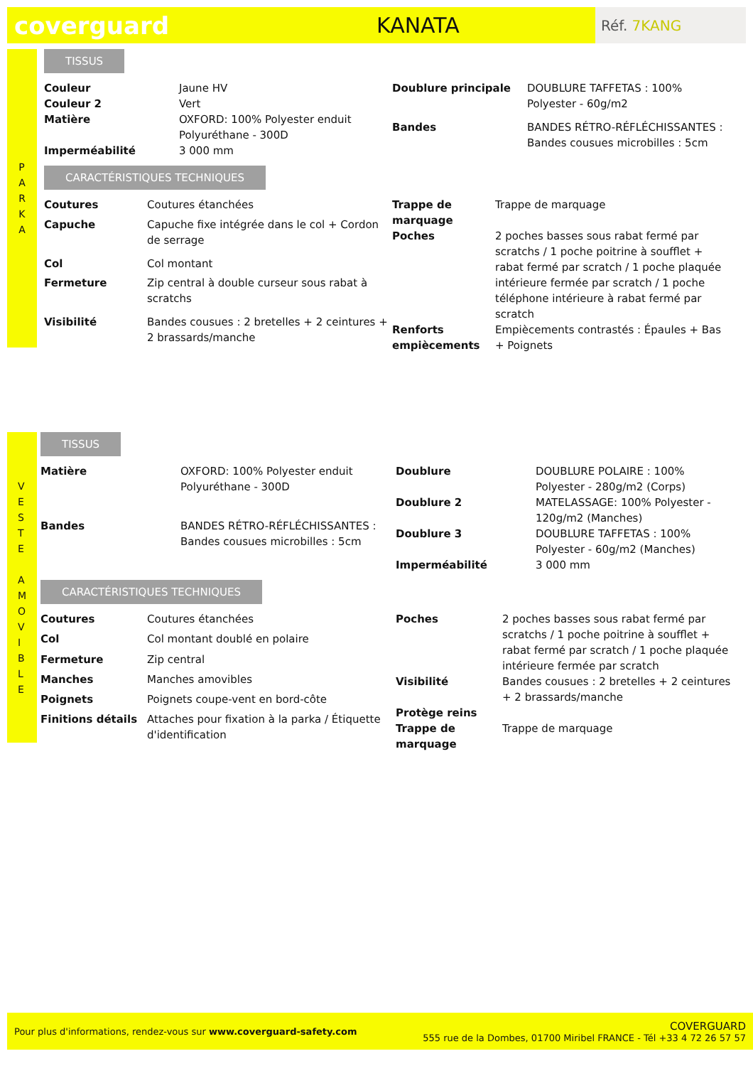coverguard KANATA
Réf. 7KANG
P
A
R
K
A
TISSUS
| Couleur | Jaune HV |
| Couleur 2 | Vert |
| Matière | OXFORD: 100% Polyester enduit Polyuréthane - 300D |
| Imperméabilité | 3 000 mm |
| Doublure principale | DOUBLURE TAFFETAS : 100% Polyester - 60g/m2 |
| Bandes | BANDES RÉTRO-RÉFLÉCHISSANTES : Bandes cousues microbilles : 5cm |
CARACTÉRISTIQUES TECHNIQUES
| Coutures | Coutures étanchées |
| Capuche | Capuche fixe intégrée dans le col + Cordon de serrage |
| Col | Col montant |
| Fermeture | Zip central à double curseur sous rabat à scratchs |
| Visibilité | Bandes cousues : 2 bretelles + 2 ceintures + 2 brassards/manche |
| Trappe de marquage | Trappe de marquage |
| Poches | 2 poches basses sous rabat fermé par scratchs / 1 poche poitrine à soufflet + rabat fermé par scratch / 1 poche plaquée intérieure fermée par scratch / 1 poche téléphone intérieure à rabat fermé par scratch |
| Renforts empiècements | Empiècements contrastés : Épaules + Bas + Poignets |
V
E
S
T
E
A
M
O
V
I
B
L
E
TISSUS
| Matière | OXFORD: 100% Polyester enduit Polyuréthane - 300D |
| Bandes | BANDES RÉTRO-RÉFLÉCHISSANTES : Bandes cousues microbilles : 5cm |
| Doublure | DOUBLURE POLAIRE : 100% Polyester - 280g/m2 (Corps) |
| Doublure 2 | MATELASSAGE: 100% Polyester - 120g/m2 (Manches) |
| Doublure 3 | DOUBLURE TAFFETAS : 100% Polyester - 60g/m2 (Manches) |
| Imperméabilité | 3 000 mm |
CARACTÉRISTIQUES TECHNIQUES
| Coutures | Coutures étanchées |
| Col | Col montant doublé en polaire |
| Fermeture | Zip central |
| Manches | Manches amovibles |
| Poignets | Poignets coupe-vent en bord-côte |
| Finitions détails | Attaches pour fixation à la parka / Étiquette d'identification |
| Poches | 2 poches basses sous rabat fermé par scratchs / 1 poche poitrine à soufflet + rabat fermé par scratch / 1 poche plaquée intérieure fermée par scratch |
| Visibilité | Bandes cousues : 2 bretelles + 2 ceintures + 2 brassards/manche |
| Protège reins | |
| Trappe de marquage | Trappe de marquage |
Pour plus d'informations, rendez-vous sur www.coverguard-safety.com
COVERGUARD
555 rue de la Dombes, 01700 Miribel FRANCE - Tél +33 4 72 26 57 57